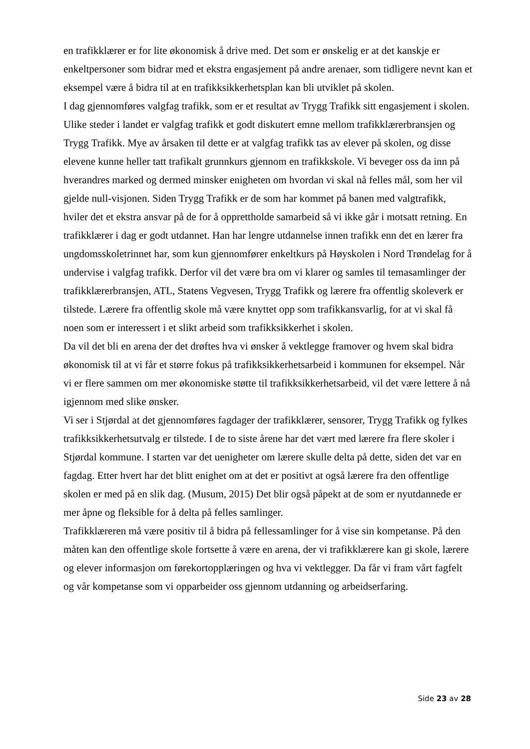en trafikklærer er for lite økonomisk å drive med. Det som er ønskelig er at det kanskje er enkeltpersoner som bidrar med et ekstra engasjement på andre arenaer, som tidligere nevnt kan et eksempel være å bidra til at en trafikksikkerhetsplan kan bli utviklet på skolen.
I dag gjennomføres valgfag trafikk, som er et resultat av Trygg Trafikk sitt engasjement i skolen. Ulike steder i landet er valgfag trafikk et godt diskutert emne mellom trafikklærerbransjen og Trygg Trafikk. Mye av årsaken til dette er at valgfag trafikk tas av elever på skolen, og disse elevene kunne heller tatt trafikalt grunnkurs gjennom en trafikkskole. Vi beveger oss da inn på hverandres marked og dermed minsker enigheten om hvordan vi skal nå felles mål, som her vil gjelde null-visjonen. Siden Trygg Trafikk er de som har kommet på banen med valgtrafikk, hviler det et ekstra ansvar på de for å opprettholde samarbeid så vi ikke går i motsatt retning. En trafikklærer i dag er godt utdannet. Han har lengre utdannelse innen trafikk enn det en lærer fra ungdomsskoletrinnet har, som kun gjennomfører enkeltkurs på Høyskolen i Nord Trøndelag for å undervise i valgfag trafikk. Derfor vil det være bra om vi klarer og samles til temasamlinger der trafikklærerbransjen, ATL, Statens Vegvesen, Trygg Trafikk og lærere fra offentlig skoleverk er tilstede. Lærere fra offentlig skole må være knyttet opp som trafikkansvarlig, for at vi skal få noen som er interessert i et slikt arbeid som trafikksikkerhet i skolen.
Da vil det bli en arena der det drøftes hva vi ønsker å vektlegge framover og hvem skal bidra økonomisk til at vi får et større fokus på trafikksikkerhetsarbeid i kommunen for eksempel. Når vi er flere sammen om mer økonomiske støtte til trafikksikkerhetsarbeid, vil det være lettere å nå igjennom med slike ønsker.
Vi ser i Stjørdal at det gjennomføres fagdager der trafikklærer, sensorer, Trygg Trafikk og fylkes trafikksikkerhetsutvalg er tilstede. I de to siste årene har det vært med lærere fra flere skoler i Stjørdal kommune. I starten var det uenigheter om lærere skulle delta på dette, siden det var en fagdag. Etter hvert har det blitt enighet om at det er positivt at også lærere fra den offentlige skolen er med på en slik dag. (Musum, 2015) Det blir også påpekt at de som er nyutdannede er mer åpne og fleksible for å delta på felles samlinger.
Trafikklæreren må være positiv til å bidra på fellessamlinger for å vise sin kompetanse. På den måten kan den offentlige skole fortsette å være en arena, der vi trafikklærere kan gi skole, lærere og elever informasjon om førekortopplæringen og hva vi vektlegger. Da får vi fram vårt fagfelt og vår kompetanse som vi opparbeider oss gjennom utdanning og arbeidserfaring.
Side 23 av 28